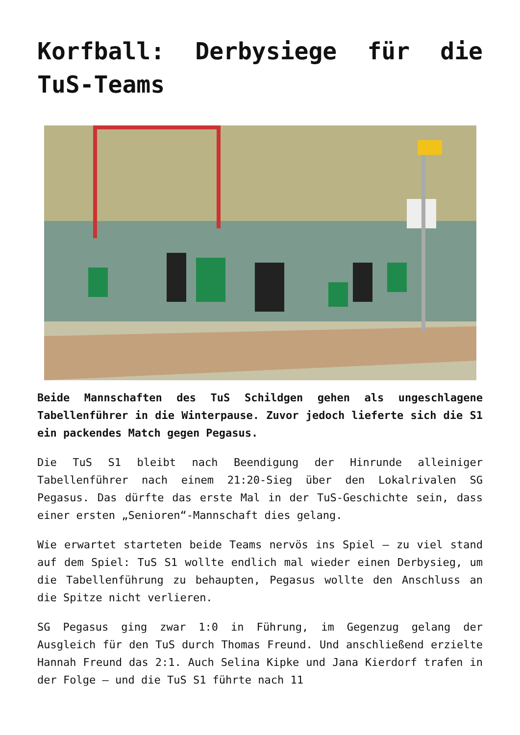Korfball: Derbysiege für die TuS-Teams
Beide Mannschaften des TuS Schildgen gehen als ungeschlagene Tabellenführer in die Winterpause. Zuvor jedoch lieferte sich die S1 ein packendes Match gegen Pegasus.
Die TuS S1 bleibt nach Beendigung der Hinrunde alleiniger Tabellenführer nach einem 21:20-Sieg über den Lokalrivalen SG Pegasus. Das dürfte das erste Mal in der TuS-Geschichte sein, dass einer ersten „Senioren“-Mannschaft dies gelang.
Wie erwartet starteten beide Teams nervös ins Spiel – zu viel stand auf dem Spiel: TuS S1 wollte endlich mal wieder einen Derbysieg, um die Tabellenführung zu behaupten, Pegasus wollte den Anschluss an die Spitze nicht verlieren.
SG Pegasus ging zwar 1:0 in Führung, im Gegenzug gelang der Ausgleich für den TuS durch Thomas Freund. Und anschließend erzielte Hannah Freund das 2:1. Auch Selina Kipke und Jana Kierdorf trafen in der Folge – und die TuS S1 führte nach 11